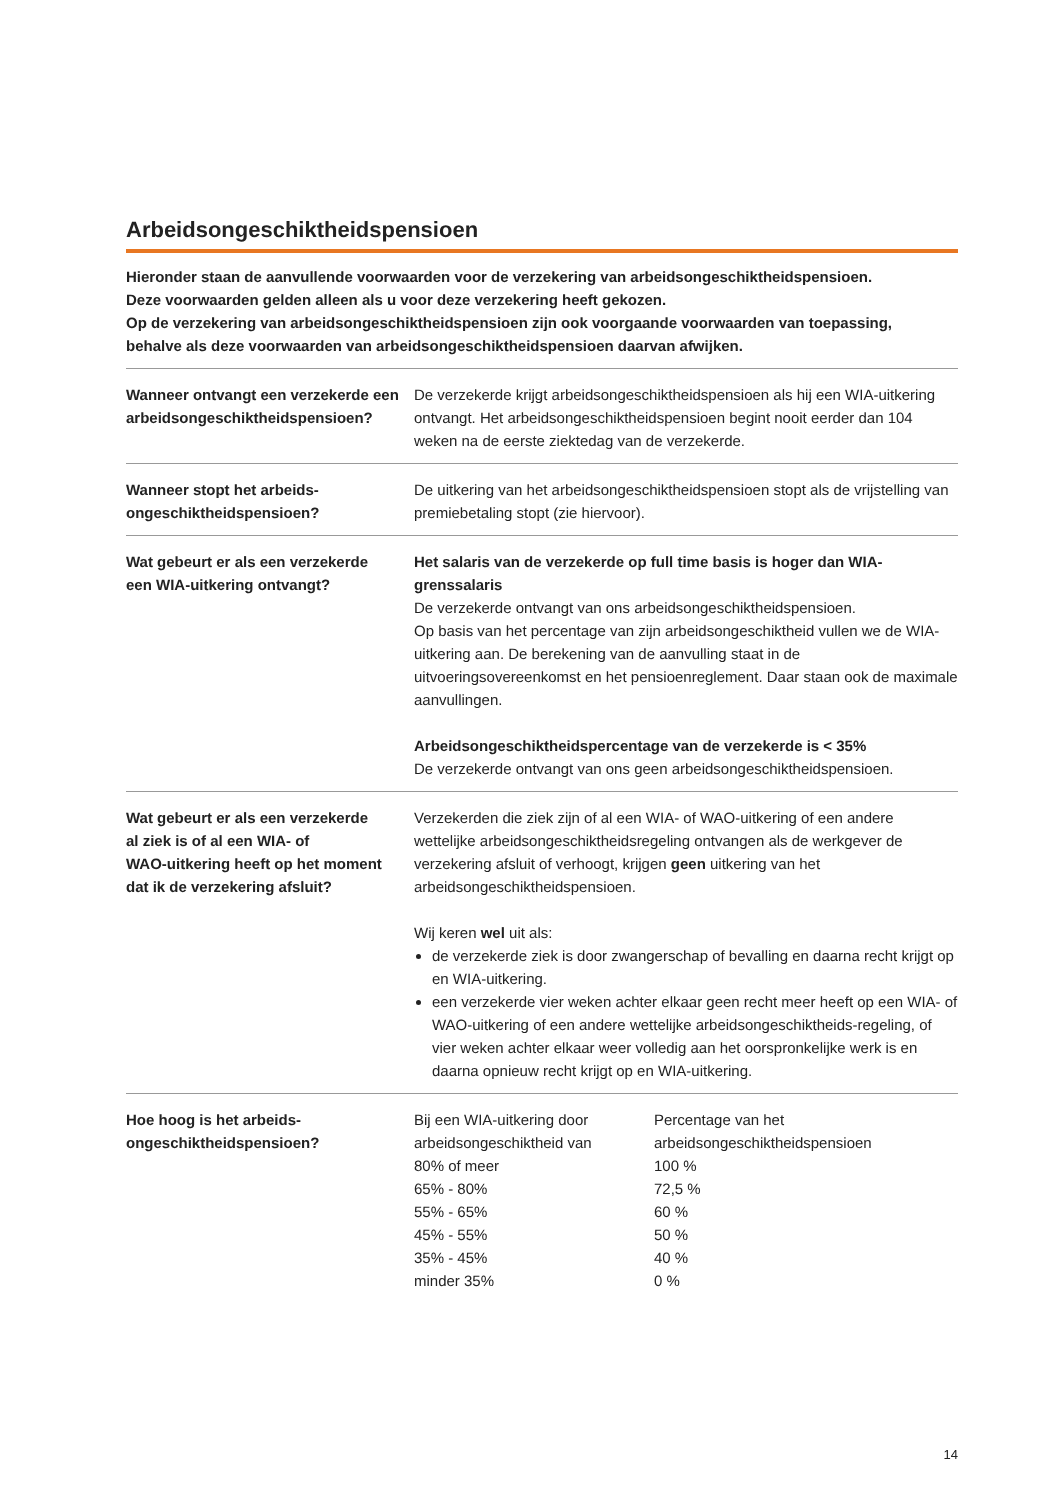Arbeidsongeschiktheidspensioen
Hieronder staan de aanvullende voorwaarden voor de verzekering van arbeidsongeschiktheidspensioen.
Deze voorwaarden gelden alleen als u voor deze verzekering heeft gekozen.
Op de verzekering van arbeidsongeschiktheidspensioen zijn ook voorgaande voorwaarden van toepassing,
behalve als deze voorwaarden van arbeidsongeschiktheidspensioen daarvan afwijken.
Wanneer ontvangt een verzekerde een arbeidsongeschiktheidspensioen?
De verzekerde krijgt arbeidsongeschiktheidspensioen als hij een WIA-uitkering ontvangt. Het arbeidsongeschiktheidspensioen begint nooit eerder dan 104 weken na de eerste ziektedag van de verzekerde.
Wanneer stopt het arbeids-
ongeschiktheidspensioen?
De uitkering van het arbeidsongeschiktheidspensioen stopt als de vrijstelling van premiebetaling stopt (zie hiervoor).
Wat gebeurt er als een verzekerde
een WIA-uitkering ontvangt?
Het salaris van de verzekerde op full time basis is hoger dan WIA-grenssalaris
De verzekerde ontvangt van ons arbeidsongeschiktheidspensioen.
Op basis van het percentage van zijn arbeidsongeschiktheid vullen we de WIA-uitkering aan. De berekening van de aanvulling staat in de uitvoeringsovereenkomst en het pensioenreglement. Daar staan ook de maximale aanvullingen.
Arbeidsongeschiktheidspercentage van de verzekerde is < 35%
De verzekerde ontvangt van ons geen arbeidsongeschiktheidspensioen.
Wat gebeurt er als een verzekerde
al ziek is of al een WIA- of
WAO-uitkering heeft op het moment
dat ik de verzekering afsluit?
Verzekerden die ziek zijn of al een WIA- of WAO-uitkering of een andere wettelijke arbeidsongeschiktheidsregeling ontvangen als de werkgever de verzekering afsluit of verhoogt, krijgen geen uitkering van het arbeidsongeschiktheidspensioen.
Wij keren wel uit als:
de verzekerde ziek is door zwangerschap of bevalling en daarna recht krijgt op en WIA-uitkering.
een verzekerde vier weken achter elkaar geen recht meer heeft op een WIA- of WAO-uitkering of een andere wettelijke arbeidsongeschiktheids-regeling, of vier weken achter elkaar weer volledig aan het oorspronkelijke werk is en daarna opnieuw recht krijgt op en WIA-uitkering.
Hoe hoog is het arbeids-
ongeschiktheidspensioen?
| Bij een WIA-uitkering door arbeidsongeschiktheid van | Percentage van het arbeidsongeschiktheidspensioen |
| --- | --- |
| 80% of meer | 100 % |
| 65% - 80% | 72,5 % |
| 55% - 65% | 60 % |
| 45% - 55% | 50 % |
| 35% - 45% | 40 % |
| minder 35% | 0 % |
14